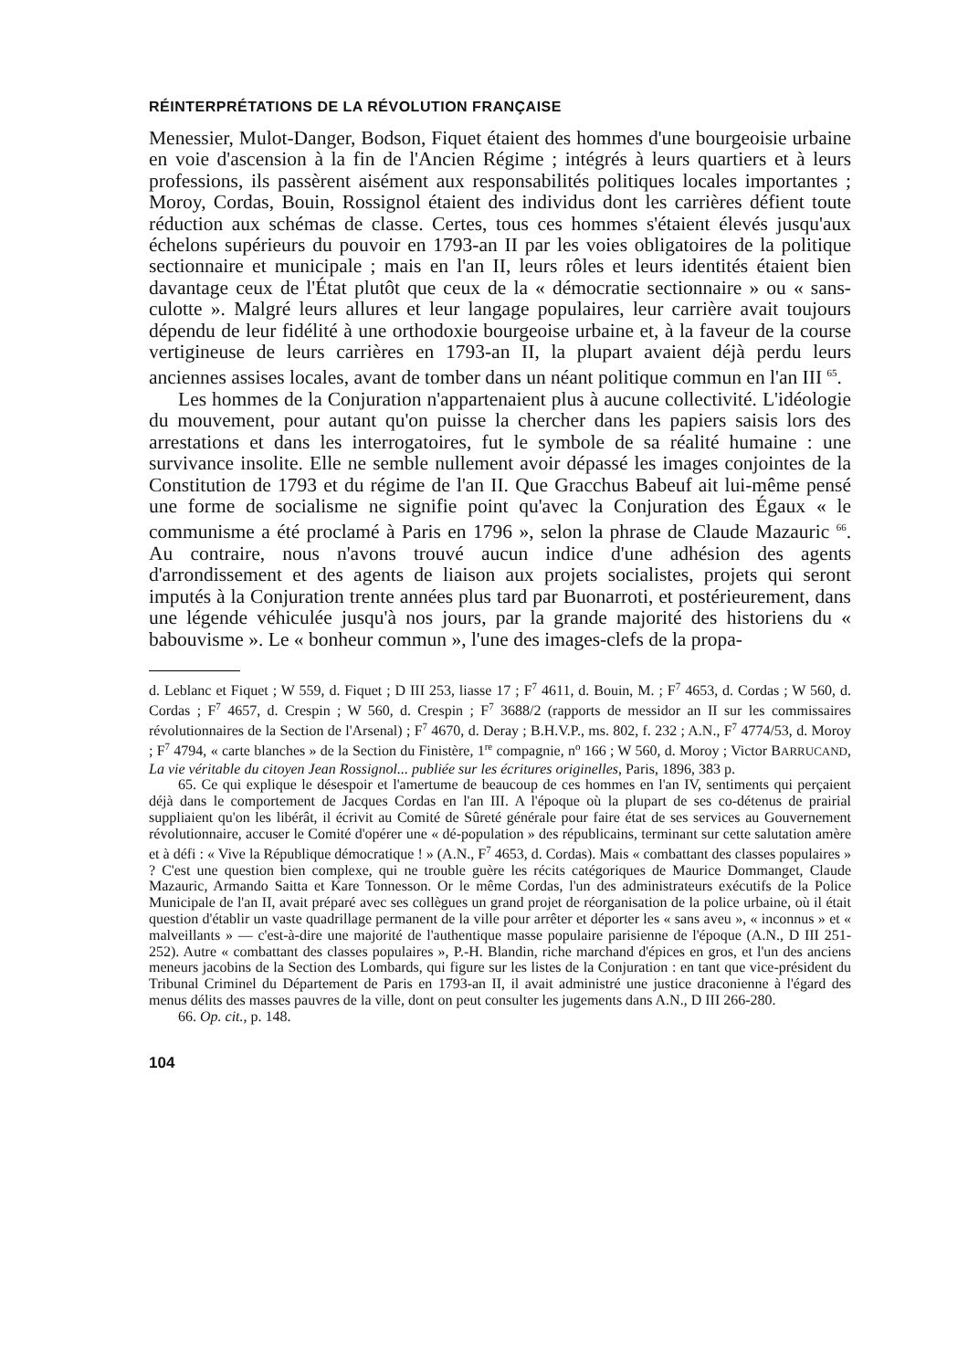RÉINTERPRÉTATIONS DE LA RÉVOLUTION FRANÇAISE
Menessier, Mulot-Danger, Bodson, Fiquet étaient des hommes d'une bourgeoisie urbaine en voie d'ascension à la fin de l'Ancien Régime ; intégrés à leurs quartiers et à leurs professions, ils passèrent aisément aux responsabilités politiques locales importantes ; Moroy, Cordas, Bouin, Rossignol étaient des individus dont les carrières défient toute réduction aux schémas de classe. Certes, tous ces hommes s'étaient élevés jusqu'aux échelons supérieurs du pouvoir en 1793-an II par les voies obligatoires de la politique sectionnaire et municipale ; mais en l'an II, leurs rôles et leurs identités étaient bien davantage ceux de l'État plutôt que ceux de la « démocratie sectionnaire » ou « sans-culotte ». Malgré leurs allures et leur langage populaires, leur carrière avait toujours dépendu de leur fidélité à une orthodoxie bourgeoise urbaine et, à la faveur de la course vertigineuse de leurs carrières en 1793-an II, la plupart avaient déjà perdu leurs anciennes assises locales, avant de tomber dans un néant politique commun en l'an III <sup>65</sup>.
Les hommes de la Conjuration n'appartenaient plus à aucune collectivité. L'idéologie du mouvement, pour autant qu'on puisse la chercher dans les papiers saisis lors des arrestations et dans les interrogatoires, fut le symbole de sa réalité humaine : une survivance insolite. Elle ne semble nullement avoir dépassé les images conjointes de la Constitution de 1793 et du régime de l'an II. Que Gracchus Babeuf ait lui-même pensé une forme de socialisme ne signifie point qu'avec la Conjuration des Égaux « le communisme a été proclamé à Paris en 1796 », selon la phrase de Claude Mazauric <sup>66</sup>. Au contraire, nous n'avons trouvé aucun indice d'une adhésion des agents d'arrondissement et des agents de liaison aux projets socialistes, projets qui seront imputés à la Conjuration trente années plus tard par Buonarroti, et postérieurement, dans une légende véhiculée jusqu'à nos jours, par la grande majorité des historiens du « babouvisme ». Le « bonheur commun », l'une des images-clefs de la propa-
d. Leblanc et Fiquet ; W 559, d. Fiquet ; D III 253, liasse 17 ; F<sup>7</sup> 4611, d. Bouin, M. ; F<sup>7</sup> 4653, d. Cordas ; W 560, d. Cordas ; F<sup>7</sup> 4657, d. Crespin ; W 560, d. Crespin ; F<sup>7</sup> 3688/2 (rapports de messidor an II sur les commissaires révolutionnaires de la Section de l'Arsenal) ; F<sup>7</sup> 4670, d. Deray ; B.H.V.P., ms. 802, f. 232 ; A.N., F<sup>7</sup> 4774/53, d. Moroy ; F<sup>7</sup> 4794, « carte blanches » de la Section du Finistère, 1<sup>re</sup> compagnie, n<sup>o</sup> 166 ; W 560, d. Moroy ; Victor BARRUCAND, La vie véritable du citoyen Jean Rossignol... publiée sur les écritures originelles, Paris, 1896, 383 p.
65. Ce qui explique le désespoir et l'amertume de beaucoup de ces hommes en l'an IV, sentiments qui perçaient déjà dans le comportement de Jacques Cordas en l'an III. A l'époque où la plupart de ses co-détenus de prairial suppliaient qu'on les libérât, il écrivit au Comité de Sûreté générale pour faire état de ses services au Gouvernement révolutionnaire, accuser le Comité d'opérer une « dé-population » des républicains, terminant sur cette salutation amère et à défi : « Vive la République démocratique ! » (A.N., F<sup>7</sup> 4653, d. Cordas). Mais « combattant des classes populaires » ? C'est une question bien complexe, qui ne trouble guère les récits catégoriques de Maurice Dommanget, Claude Mazauric, Armando Saitta et Kare Tonnesson. Or le même Cordas, l'un des administrateurs exécutifs de la Police Municipale de l'an II, avait préparé avec ses collègues un grand projet de réorganisation de la police urbaine, où il était question d'établir un vaste quadrillage permanent de la ville pour arrêter et déporter les « sans aveu », « inconnus » et « malveillants » — c'est-à-dire une majorité de l'authentique masse populaire parisienne de l'époque (A.N., D III 251-252). Autre « combattant des classes populaires », P.-H. Blandin, riche marchand d'épices en gros, et l'un des anciens meneurs jacobins de la Section des Lombards, qui figure sur les listes de la Conjuration : en tant que vice-président du Tribunal Criminel du Département de Paris en 1793-an II, il avait administré une justice draconienne à l'égard des menus délits des masses pauvres de la ville, dont on peut consulter les jugements dans A.N., D III 266-280.
66. Op. cit., p. 148.
104